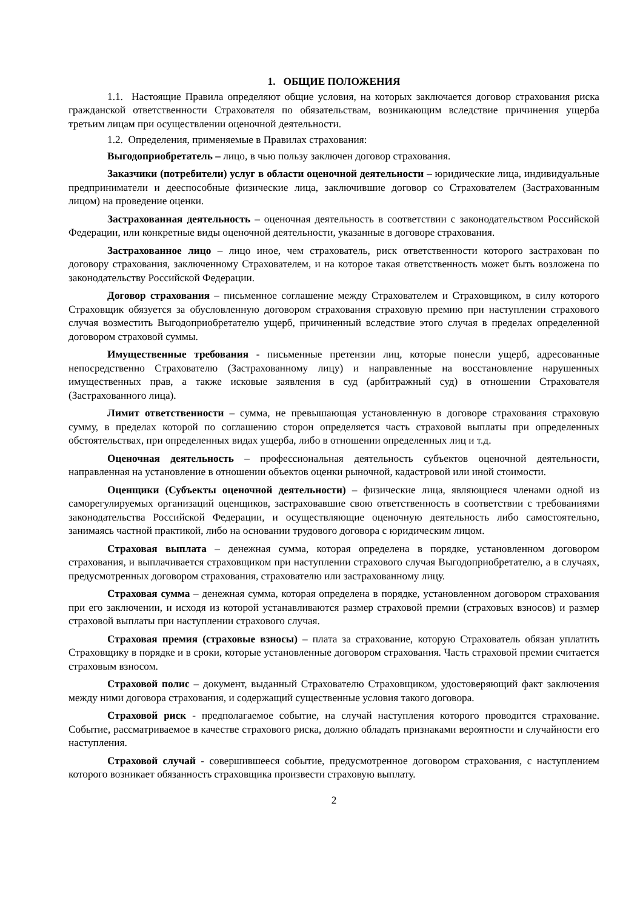1. ОБЩИЕ ПОЛОЖЕНИЯ
1.1. Настоящие Правила определяют общие условия, на которых заключается договор страхования риска гражданской ответственности Страхователя по обязательствам, возникающим вследствие причинения ущерба третьим лицам при осуществлении оценочной деятельности.
1.2. Определения, применяемые в Правилах страхования:
Выгодоприобретатель – лицо, в чью пользу заключен договор страхования.
Заказчики (потребители) услуг в области оценочной деятельности – юридические лица, индивидуальные предприниматели и дееспособные физические лица, заключившие договор со Страхователем (Застрахованным лицом) на проведение оценки.
Застрахованная деятельность – оценочная деятельность в соответствии с законодательством Российской Федерации, или конкретные виды оценочной деятельности, указанные в договоре страхования.
Застрахованное лицо – лицо иное, чем страхователь, риск ответственности которого застрахован по договору страхования, заключенному Страхователем, и на которое такая ответственность может быть возложена по законодательству Российской Федерации.
Договор страхования – письменное соглашение между Страхователем и Страховщиком, в силу которого Страховщик обязуется за обусловленную договором страхования страховую премию при наступлении страхового случая возместить Выгодоприобретателю ущерб, причиненный вследствие этого случая в пределах определенной договором страховой суммы.
Имущественные требования - письменные претензии лиц, которые понесли ущерб, адресованные непосредственно Страхователю (Застрахованному лицу) и направленные на восстановление нарушенных имущественных прав, а также исковые заявления в суд (арбитражный суд) в отношении Страхователя (Застрахованного лица).
Лимит ответственности – сумма, не превышающая установленную в договоре страхования страховую сумму, в пределах которой по соглашению сторон определяется часть страховой выплаты при определенных обстоятельствах, при определенных видах ущерба, либо в отношении определенных лиц и т.д.
Оценочная деятельность – профессиональная деятельность субъектов оценочной деятельности, направленная на установление в отношении объектов оценки рыночной, кадастровой или иной стоимости.
Оценщики (Субъекты оценочной деятельности) – физические лица, являющиеся членами одной из саморегулируемых организаций оценщиков, застраховавшие свою ответственность в соответствии с требованиями законодательства Российской Федерации, и осуществляющие оценочную деятельность либо самостоятельно, занимаясь частной практикой, либо на основании трудового договора с юридическим лицом.
Страховая выплата – денежная сумма, которая определена в порядке, установленном договором страхования, и выплачивается страховщиком при наступлении страхового случая Выгодоприобретателю, а в случаях, предусмотренных договором страхования, страхователю или застрахованному лицу.
Страховая сумма – денежная сумма, которая определена в порядке, установленном договором страхования при его заключении, и исходя из которой устанавливаются размер страховой премии (страховых взносов) и размер страховой выплаты при наступлении страхового случая.
Страховая премия (страховые взносы) – плата за страхование, которую Страхователь обязан уплатить Страховщику в порядке и в сроки, которые установленные договором страхования. Часть страховой премии считается страховым взносом.
Страховой полис – документ, выданный Страхователю Страховщиком, удостоверяющий факт заключения между ними договора страхования, и содержащий существенные условия такого договора.
Страховой риск - предполагаемое событие, на случай наступления которого проводится страхование. Событие, рассматриваемое в качестве страхового риска, должно обладать признаками вероятности и случайности его наступления.
Страховой случай - совершившееся событие, предусмотренное договором страхования, с наступлением которого возникает обязанность страховщика произвести страховую выплату.
2